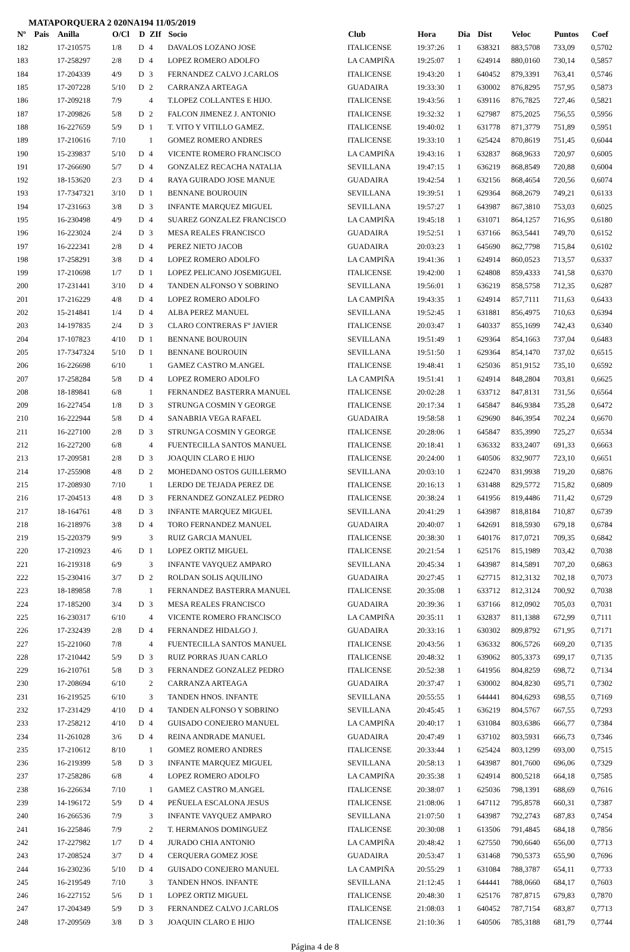MATAPORQUERA 2 020NA194 11/05/2019
| Nº | Pais | Anilla | O/Cl | D | ZIf | Socio | Club | Hora | Dia | Dist | Veloc | Puntos | Coef |
| --- | --- | --- | --- | --- | --- | --- | --- | --- | --- | --- | --- | --- | --- |
| 182 | | 17-210575 | 1/8 | D | 4 | DAVALOS LOZANO JOSE | ITALICENSE | 19:37:26 | 1 | 638321 | 883,5708 | 733,09 | 0,5702 |
| 183 | | 17-258297 | 2/8 | D | 4 | LOPEZ ROMERO ADOLFO | LA CAMPIÑA | 19:25:07 | 1 | 624914 | 880,0160 | 730,14 | 0,5857 |
| 184 | | 17-204339 | 4/9 | D | 3 | FERNANDEZ CALVO J.CARLOS | ITALICENSE | 19:43:20 | 1 | 640452 | 879,3391 | 763,41 | 0,5746 |
| 185 | | 17-207228 | 5/10 | D | 2 | CARRANZA ARTEAGA | GUADAIRA | 19:33:30 | 1 | 630002 | 876,8295 | 757,95 | 0,5873 |
| 186 | | 17-209218 | 7/9 | | 4 | T.LOPEZ COLLANTES E HIJO. | ITALICENSE | 19:43:56 | 1 | 639116 | 876,7825 | 727,46 | 0,5821 |
| 187 | | 17-209826 | 5/8 | D | 2 | FALCON JIMENEZ J. ANTONIO | ITALICENSE | 19:32:32 | 1 | 627987 | 875,2025 | 756,55 | 0,5956 |
| 188 | | 16-227659 | 5/9 | D | 1 | T. VITO Y VITILLO GAMEZ. | ITALICENSE | 19:40:02 | 1 | 631778 | 871,3779 | 751,89 | 0,5951 |
| 189 | | 17-210616 | 7/10 | | 1 | GOMEZ ROMERO ANDRES | ITALICENSE | 19:33:10 | 1 | 625424 | 870,8619 | 751,45 | 0,6044 |
| 190 | | 15-239837 | 5/10 | D | 4 | VICENTE ROMERO FRANCISCO | LA CAMPIÑA | 19:43:16 | 1 | 632837 | 868,9633 | 720,97 | 0,6005 |
| 191 | | 17-266690 | 5/7 | D | 4 | GONZALEZ RECACHA NATALIA | SEVILLANA | 19:47:15 | 1 | 636219 | 868,8549 | 720,88 | 0,6004 |
| 192 | | 18-153620 | 2/3 | D | 4 | RAYA GUIRADO JOSE MANUE | GUADAIRA | 19:42:54 | 1 | 632156 | 868,4654 | 720,56 | 0,6074 |
| 193 | | 17-7347321 | 3/10 | D | 1 | BENNANE BOUROUIN | SEVILLANA | 19:39:51 | 1 | 629364 | 868,2679 | 749,21 | 0,6133 |
| 194 | | 17-231663 | 3/8 | D | 3 | INFANTE MARQUEZ MIGUEL | SEVILLANA | 19:57:27 | 1 | 643987 | 867,3810 | 753,03 | 0,6025 |
| 195 | | 16-230498 | 4/9 | D | 4 | SUAREZ GONZALEZ FRANCISCO | LA CAMPIÑA | 19:45:18 | 1 | 631071 | 864,1257 | 716,95 | 0,6180 |
| 196 | | 16-223024 | 2/4 | D | 3 | MESA REALES FRANCISCO | GUADAIRA | 19:52:51 | 1 | 637166 | 863,5441 | 749,70 | 0,6152 |
| 197 | | 16-222341 | 2/8 | D | 4 | PEREZ NIETO JACOB | GUADAIRA | 20:03:23 | 1 | 645690 | 862,7798 | 715,84 | 0,6102 |
| 198 | | 17-258291 | 3/8 | D | 4 | LOPEZ ROMERO ADOLFO | LA CAMPIÑA | 19:41:36 | 1 | 624914 | 860,0523 | 713,57 | 0,6337 |
| 199 | | 17-210698 | 1/7 | D | 1 | LOPEZ PELICANO JOSEMIGUEL | ITALICENSE | 19:42:00 | 1 | 624808 | 859,4333 | 741,58 | 0,6370 |
| 200 | | 17-231441 | 3/10 | D | 4 | TANDEN ALFONSO Y SOBRINO | SEVILLANA | 19:56:01 | 1 | 636219 | 858,5758 | 712,35 | 0,6287 |
| 201 | | 17-216229 | 4/8 | D | 4 | LOPEZ ROMERO ADOLFO | LA CAMPIÑA | 19:43:35 | 1 | 624914 | 857,7111 | 711,63 | 0,6433 |
| 202 | | 15-214841 | 1/4 | D | 4 | ALBA PEREZ MANUEL | SEVILLANA | 19:52:45 | 1 | 631881 | 856,4975 | 710,63 | 0,6394 |
| 203 | | 14-197835 | 2/4 | D | 3 | CLARO CONTRERAS Fº JAVIER | ITALICENSE | 20:03:47 | 1 | 640337 | 855,1699 | 742,43 | 0,6340 |
| 204 | | 17-107823 | 4/10 | D | 1 | BENNANE BOUROUIN | SEVILLANA | 19:51:49 | 1 | 629364 | 854,1663 | 737,04 | 0,6483 |
| 205 | | 17-7347324 | 5/10 | D | 1 | BENNANE BOUROUIN | SEVILLANA | 19:51:50 | 1 | 629364 | 854,1470 | 737,02 | 0,6515 |
| 206 | | 16-226698 | 6/10 | | 1 | GAMEZ CASTRO M.ANGEL | ITALICENSE | 19:48:41 | 1 | 625036 | 851,9152 | 735,10 | 0,6592 |
| 207 | | 17-258284 | 5/8 | D | 4 | LOPEZ ROMERO ADOLFO | LA CAMPIÑA | 19:51:41 | 1 | 624914 | 848,2804 | 703,81 | 0,6625 |
| 208 | | 18-189841 | 6/8 | | 1 | FERNANDEZ BASTERRA MANUEL | ITALICENSE | 20:02:28 | 1 | 633712 | 847,8131 | 731,56 | 0,6564 |
| 209 | | 16-227454 | 1/8 | D | 3 | STRUNGA COSMIN Y GEORGE | ITALICENSE | 20:17:34 | 1 | 645847 | 846,9384 | 735,28 | 0,6472 |
| 210 | | 16-222944 | 5/8 | D | 4 | SANABRIA VEGA RAFAEL | GUADAIRA | 19:58:58 | 1 | 629690 | 846,3954 | 702,24 | 0,6670 |
| 211 | | 16-227100 | 2/8 | D | 3 | STRUNGA COSMIN Y GEORGE | ITALICENSE | 20:28:06 | 1 | 645847 | 835,3990 | 725,27 | 0,6534 |
| 212 | | 16-227200 | 6/8 | | 4 | FUENTECILLA SANTOS MANUEL | ITALICENSE | 20:18:41 | 1 | 636332 | 833,2407 | 691,33 | 0,6663 |
| 213 | | 17-209581 | 2/8 | D | 3 | JOAQUIN CLARO E HIJO | ITALICENSE | 20:24:00 | 1 | 640506 | 832,9077 | 723,10 | 0,6651 |
| 214 | | 17-255908 | 4/8 | D | 2 | MOHEDANO OSTOS GUILLERMO | SEVILLANA | 20:03:10 | 1 | 622470 | 831,9938 | 719,20 | 0,6876 |
| 215 | | 17-208930 | 7/10 | | 1 | LERDO DE TEJADA PEREZ DE | ITALICENSE | 20:16:13 | 1 | 631488 | 829,5772 | 715,82 | 0,6809 |
| 216 | | 17-204513 | 4/8 | D | 3 | FERNANDEZ GONZALEZ PEDRO | ITALICENSE | 20:38:24 | 1 | 641956 | 819,4486 | 711,42 | 0,6729 |
| 217 | | 18-164761 | 4/8 | D | 3 | INFANTE MARQUEZ MIGUEL | SEVILLANA | 20:41:29 | 1 | 643987 | 818,8184 | 710,87 | 0,6739 |
| 218 | | 16-218976 | 3/8 | D | 4 | TORO FERNANDEZ MANUEL | GUADAIRA | 20:40:07 | 1 | 642691 | 818,5930 | 679,18 | 0,6784 |
| 219 | | 15-220379 | 9/9 | | 3 | RUIZ GARCIA MANUEL | ITALICENSE | 20:38:30 | 1 | 640176 | 817,0721 | 709,35 | 0,6842 |
| 220 | | 17-210923 | 4/6 | D | 1 | LOPEZ ORTIZ MIGUEL | ITALICENSE | 20:21:54 | 1 | 625176 | 815,1989 | 703,42 | 0,7038 |
| 221 | | 16-219318 | 6/9 | | 3 | INFANTE VAYQUEZ AMPARO | SEVILLANA | 20:45:34 | 1 | 643987 | 814,5891 | 707,20 | 0,6863 |
| 222 | | 15-230416 | 3/7 | D | 2 | ROLDAN SOLIS AQUILINO | GUADAIRA | 20:27:45 | 1 | 627715 | 812,3132 | 702,18 | 0,7073 |
| 223 | | 18-189858 | 7/8 | | 1 | FERNANDEZ BASTERRA MANUEL | ITALICENSE | 20:35:08 | 1 | 633712 | 812,3124 | 700,92 | 0,7038 |
| 224 | | 17-185200 | 3/4 | D | 3 | MESA REALES FRANCISCO | GUADAIRA | 20:39:36 | 1 | 637166 | 812,0902 | 705,03 | 0,7031 |
| 225 | | 16-230317 | 6/10 | | 4 | VICENTE ROMERO FRANCISCO | LA CAMPIÑA | 20:35:11 | 1 | 632837 | 811,1388 | 672,99 | 0,7111 |
| 226 | | 17-232439 | 2/8 | D | 4 | FERNANDEZ HIDALGO J. | GUADAIRA | 20:33:16 | 1 | 630302 | 809,8792 | 671,95 | 0,7171 |
| 227 | | 15-221060 | 7/8 | | 4 | FUENTECILLA SANTOS MANUEL | ITALICENSE | 20:43:56 | 1 | 636332 | 806,5726 | 669,20 | 0,7135 |
| 228 | | 17-210442 | 5/9 | D | 3 | RUIZ PORRAS JUAN CARLO | ITALICENSE | 20:48:32 | 1 | 639062 | 805,3373 | 699,17 | 0,7135 |
| 229 | | 16-210761 | 5/8 | D | 3 | FERNANDEZ GONZALEZ PEDRO | ITALICENSE | 20:52:38 | 1 | 641956 | 804,8259 | 698,72 | 0,7134 |
| 230 | | 17-208694 | 6/10 | | 2 | CARRANZA ARTEAGA | GUADAIRA | 20:37:47 | 1 | 630002 | 804,8230 | 695,71 | 0,7302 |
| 231 | | 16-219525 | 6/10 | | 3 | TANDEN HNOS. INFANTE | SEVILLANA | 20:55:55 | 1 | 644441 | 804,6293 | 698,55 | 0,7169 |
| 232 | | 17-231429 | 4/10 | D | 4 | TANDEN ALFONSO Y SOBRINO | SEVILLANA | 20:45:45 | 1 | 636219 | 804,5767 | 667,55 | 0,7293 |
| 233 | | 17-258212 | 4/10 | D | 4 | GUISADO CONEJERO MANUEL | LA CAMPIÑA | 20:40:17 | 1 | 631084 | 803,6386 | 666,77 | 0,7384 |
| 234 | | 11-261028 | 3/6 | D | 4 | REINA ANDRADE MANUEL | GUADAIRA | 20:47:49 | 1 | 637102 | 803,5931 | 666,73 | 0,7346 |
| 235 | | 17-210612 | 8/10 | | 1 | GOMEZ ROMERO ANDRES | ITALICENSE | 20:33:44 | 1 | 625424 | 803,1299 | 693,00 | 0,7515 |
| 236 | | 16-219399 | 5/8 | D | 3 | INFANTE MARQUEZ MIGUEL | SEVILLANA | 20:58:13 | 1 | 643987 | 801,7600 | 696,06 | 0,7329 |
| 237 | | 17-258286 | 6/8 | | 4 | LOPEZ ROMERO ADOLFO | LA CAMPIÑA | 20:35:38 | 1 | 624914 | 800,5218 | 664,18 | 0,7585 |
| 238 | | 16-226634 | 7/10 | | 1 | GAMEZ CASTRO M.ANGEL | ITALICENSE | 20:38:07 | 1 | 625036 | 798,1391 | 688,69 | 0,7616 |
| 239 | | 14-196172 | 5/9 | D | 4 | PEÑUELA ESCALONA JESUS | ITALICENSE | 21:08:06 | 1 | 647112 | 795,8578 | 660,31 | 0,7387 |
| 240 | | 16-266536 | 7/9 | | 3 | INFANTE VAYQUEZ AMPARO | SEVILLANA | 21:07:50 | 1 | 643987 | 792,2743 | 687,83 | 0,7454 |
| 241 | | 16-225846 | 7/9 | | 2 | T. HERMANOS DOMINGUEZ | ITALICENSE | 20:30:08 | 1 | 613506 | 791,4845 | 684,18 | 0,7856 |
| 242 | | 17-227982 | 1/7 | D | 4 | JURADO CHIA ANTONIO | LA CAMPIÑA | 20:48:42 | 1 | 627550 | 790,6640 | 656,00 | 0,7713 |
| 243 | | 17-208524 | 3/7 | D | 4 | CERQUERA GOMEZ JOSE | GUADAIRA | 20:53:47 | 1 | 631468 | 790,5373 | 655,90 | 0,7696 |
| 244 | | 16-230236 | 5/10 | D | 4 | GUISADO CONEJERO MANUEL | LA CAMPIÑA | 20:55:29 | 1 | 631084 | 788,3787 | 654,11 | 0,7733 |
| 245 | | 16-219549 | 7/10 | | 3 | TANDEN HNOS. INFANTE | SEVILLANA | 21:12:45 | 1 | 644441 | 788,0660 | 684,17 | 0,7603 |
| 246 | | 16-227152 | 5/6 | D | 1 | LOPEZ ORTIZ MIGUEL | ITALICENSE | 20:48:30 | 1 | 625176 | 787,8715 | 679,83 | 0,7870 |
| 247 | | 17-204349 | 5/9 | D | 3 | FERNANDEZ CALVO J.CARLOS | ITALICENSE | 21:08:03 | 1 | 640452 | 787,7154 | 683,87 | 0,7713 |
| 248 | | 17-209569 | 3/8 | D | 3 | JOAQUIN CLARO E HIJO | ITALICENSE | 21:10:36 | 1 | 640506 | 785,3188 | 681,79 | 0,7744 |
Página 4 de 8